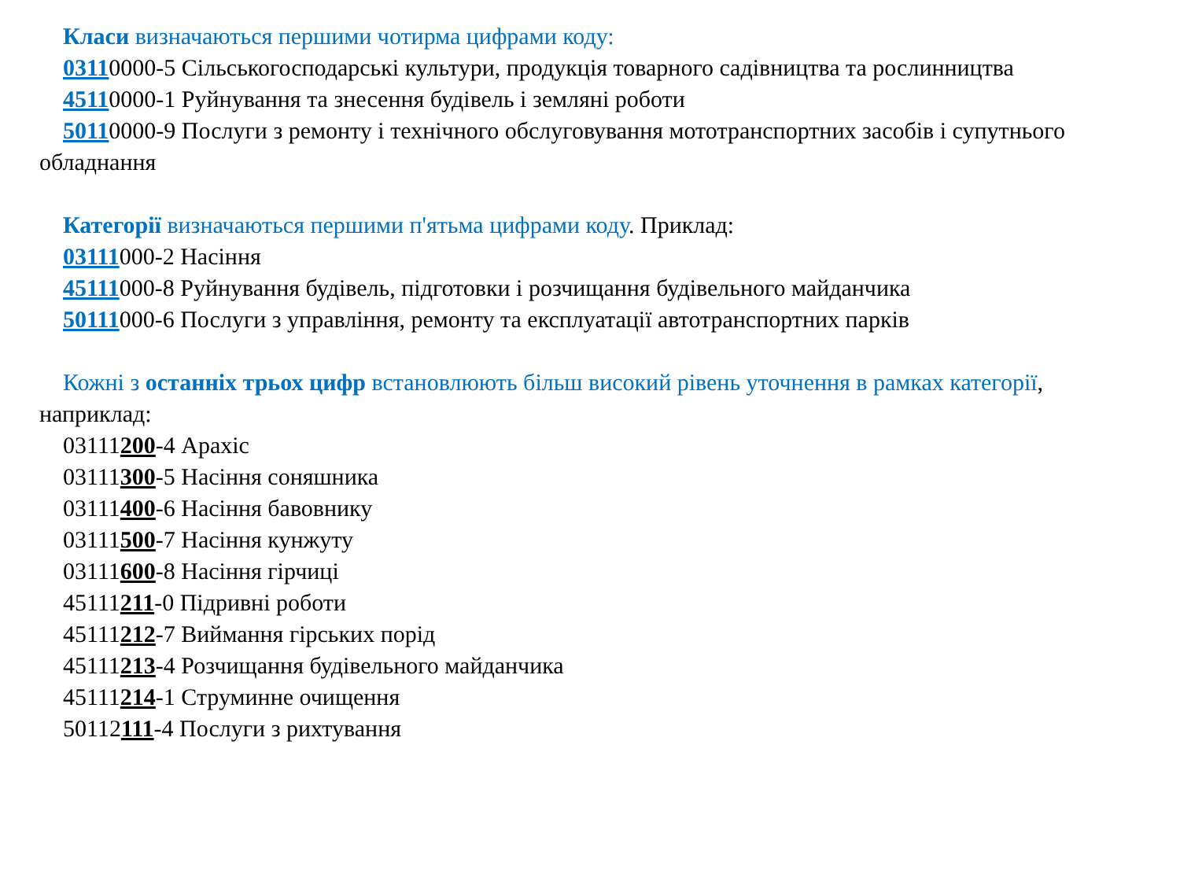Класи визначаються першими чотирма цифрами коду:
03110000-5 Сільськогосподарські культури, продукція товарного садівництва та рослинництва
45110000-1 Руйнування та знесення будівель і земляні роботи
50110000-9 Послуги з ремонту і технічного обслуговування мототранспортних засобів і супутнього обладнання
Категорії визначаються першими п'ятьма цифрами коду. Приклад:
03111000-2 Насіння
45111000-8 Руйнування будівель, підготовки і розчищання будівельного майданчика
50111000-6 Послуги з управління, ремонту та експлуатації автотранспортних парків
Кожні з останніх трьох цифр встановлюють більш високий рівень уточнення в рамках категорії, наприклад:
03111200-4 Арахіс
03111300-5 Насіння соняшника
03111400-6 Насіння бавовнику
03111500-7 Насіння кунжуту
03111600-8 Насіння гірчиці
45111211-0 Підривні роботи
45111212-7 Виймання гірських порід
45111213-4 Розчищання будівельного майданчика
45111214-1 Струминне очищення
50112111-4 Послуги з рихтування